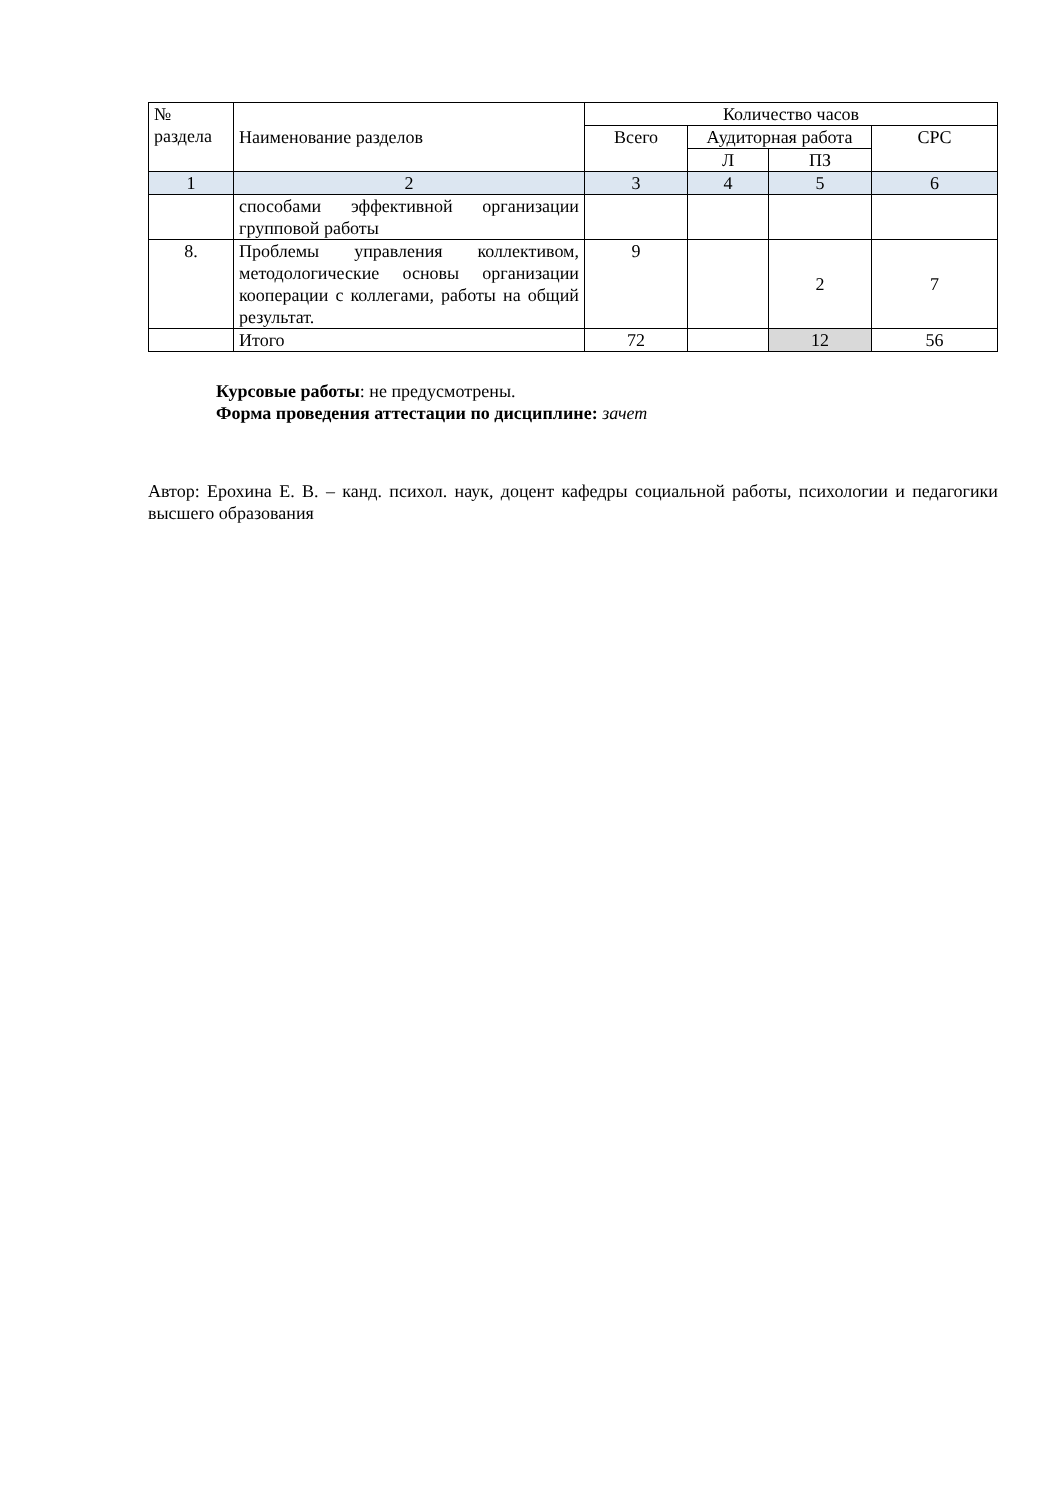| № раздела | Наименование разделов | Количество часов | | | |
| --- | --- | --- | --- | --- | --- |
| | | Всего | Аудиторная работа | | СРС |
| | | | Л | ПЗ | |
| 1 | 2 | 3 | 4 | 5 | 6 |
| | способами эффективной организации групповой работы | | | | |
| 8. | Проблемы управления коллективом, методологические основы организации кооперации с коллегами, работы на общий результат. | 9 | | 2 | 7 |
| | Итого | 72 | | 12 | 56 |
Курсовые работы: не предусмотрены.
Форма проведения аттестации по дисциплине: зачет
Автор: Ерохина Е. В. – канд. психол. наук, доцент кафедры социальной работы, психологии и педагогики высшего образования